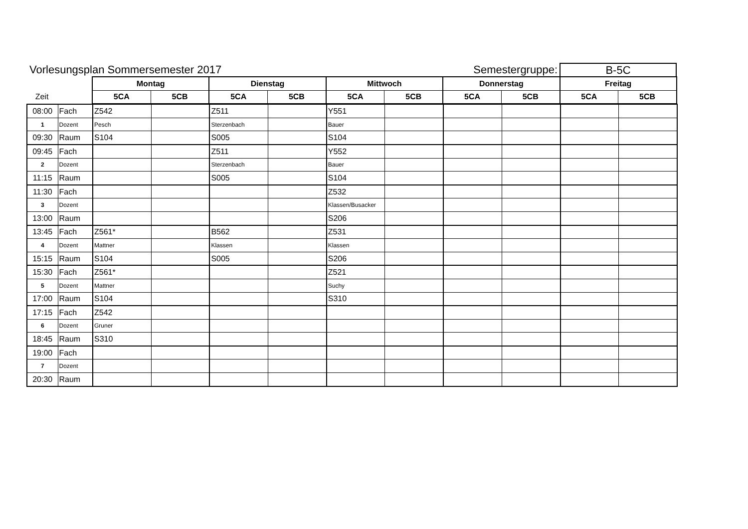Vorlesungsplan Sommersemester 2017
Semestergruppe:
B-5C
| | | Montag | | Dienstag | | Mittwoch | | Donnerstag | | Freitag | |
| Zeit | | 5CA | 5CB | 5CA | 5CB | 5CA | 5CB | 5CA | 5CB | 5CA | 5CB |
| 08:00 | Fach | Z542 | | Z511 | | Y551 | | | | | |
| 1 | Dozent | Pesch | | Sterzenbach | | Bauer | | | | | |
| 09:30 | Raum | S104 | | S005 | | S104 | | | | | |
| 09:45 | Fach | | | Z511 | | Y552 | | | | | |
| 2 | Dozent | | | Sterzenbach | | Bauer | | | | | |
| 11:15 | Raum | | | S005 | | S104 | | | | | |
| 11:30 | Fach | | | | | Z532 | | | | | |
| 3 | Dozent | | | | | Klassen/Busacker | | | | | |
| 13:00 | Raum | | | | | S206 | | | | | |
| 13:45 | Fach | Z561* | | B562 | | Z531 | | | | | |
| 4 | Dozent | Mattner | | Klassen | | Klassen | | | | | |
| 15:15 | Raum | S104 | | S005 | | S206 | | | | | |
| 15:30 | Fach | Z561* | | | | Z521 | | | | | |
| 5 | Dozent | Mattner | | | | Suchy | | | | | |
| 17:00 | Raum | S104 | | | | S310 | | | | | |
| 17:15 | Fach | Z542 | | | | | | | | | |
| 6 | Dozent | Gruner | | | | | | | | | |
| 18:45 | Raum | S310 | | | | | | | | | |
| 19:00 | Fach | | | | | | | | | | |
| 7 | Dozent | | | | | | | | | | |
| 20:30 | Raum | | | | | | | | | | |